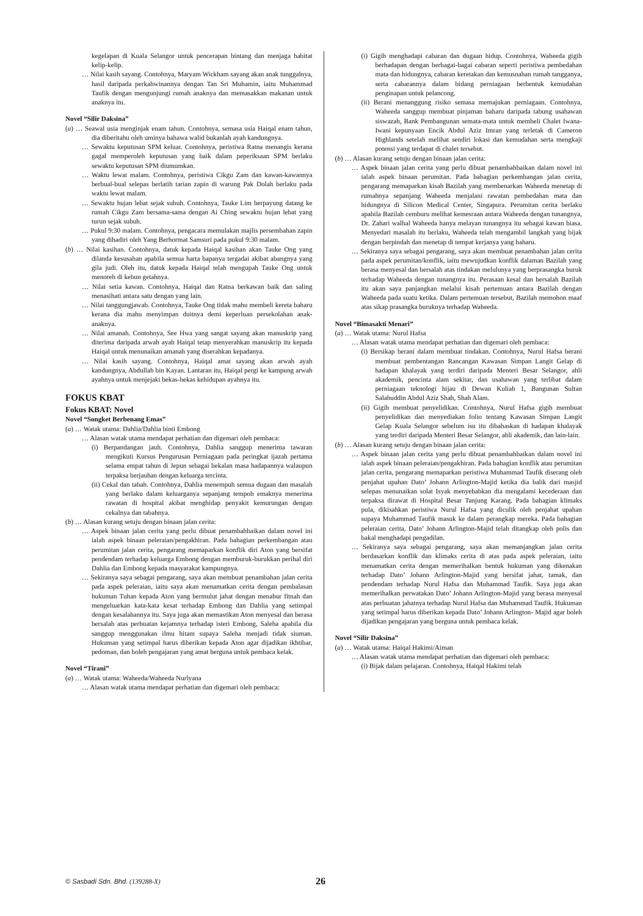kegelapan di Kuala Selangor untuk pencerapan bintang dan menjaga habitat kelip-kelip.
… Nilai kasih sayang. Contohnya, Maryam Wickham sayang akan anak tunggalnya, hasil daripada perkahwinannya dengan Tan Sri Muhamin, iaitu Muhammad Taufik dengan mengunjungi rumah anaknya dan memasakkan makanan untuk anaknya itu.
Novel “Silir Daksina”
(a) … Seawal usia menginjak enam tahun. Contohnya, semasa usia Haiqal enam tahun, dia diberitahu oleh uminya bahawa walid bukanlah ayah kandungnya.
… Sewaktu keputusan SPM keluar. Contohnya, peristiwa Ratna menangis kerana gagal memperoleh keputusan yang baik dalam peperiksaan SPM berlaku sewaktu keputusan SPM diumumkan.
… Waktu lewat malam. Contohnya, peristiwa Cikgu Zam dan kawan-kawannya berbual-bual selepas berlatih tarian zapin di warung Pak Dolah berlaku pada waktu lewat malam.
… Sewaktu hujan lebat sejak subuh. Contohnya, Tauke Lim berpayung datang ke rumah Cikgu Zam bersama-sama dengan Ai Ching sewaktu hujan lebat yang turun sejak subuh.
… Pukul 9:30 malam. Contohnya, pengacara memulakan majlis persembahan zapin yang dihadiri oleh Yang Berhormat Samsuri pada pukul 9:30 malam.
(b) … Nilai kasihan. Contohnya, datuk kepada Haiqal kasihan akan Tauke Ong yang dilanda kesusahan apabila semua harta bapanya tergadai akibat abangnya yang gila judi. Oleh itu, datuk kepada Haiqal telah mengupah Tauke Ong untuk menoreh di kebun getahnya.
… Nilai setia kawan. Contohnya, Haiqal dan Ratna berkawan baik dan saling menasihati antara satu dengan yang lain.
… Nilai tanggungjawab. Contohnya, Tauke Ong tidak mahu membeli kereta baharu kerana dia mahu menyimpan duitnya demi keperluan persekolahan anak-anaknya.
… Nilai amanah. Contohnya, See Hwa yang sangat sayang akan manuskrip yang diterima daripada arwah ayah Haiqal tetap menyerahkan manuskrip itu kepada Haiqal untuk menunaikan amanah yang diserahkan kepadanya.
… Nilai kasih sayang. Contohnya, Haiqal amat sayang akan arwah ayah kandungnya, Abdullah bin Kayan. Lantaran itu, Haiqal pergi ke kampung arwah ayahnya untuk menjejaki bekas-bekas kehidupan ayahnya itu.
FOKUS KBAT
Fokus KBAT: Novel
Novel “Songket Berbenang Emas”
(a) … Watak utama: Dahlia/Dahlia binti Embong
… Alasan watak utama mendapat perhatian dan digemari oleh pembaca:
(i) Berpandangan jauh. Contohnya, Dahlia sanggup menerima tawaran mengikuti Kursus Pengurusan Perniagaan pada peringkat ijazah pertama selama empat tahun di Jepun sebagai bekalan masa hadapannya walaupun terpaksa berjauhan dengan keluarga tercinta.
(ii) Cekal dan tabah. Contohnya, Dahlia menempuh semua dugaan dan masalah yang berlaku dalam keluarganya sepanjang tempoh emaknya menerima rawatan di hospital akibat menghidap penyakit kemurungan dengan cekalnya dan tabahnya.
(b) … Alasan kurang setuju dengan binaan jalan cerita:
… Aspek binaan jalan cerita yang perlu dibuat penambahbaikan dalam novel ini ialah aspek binaan peleraian/pengakhiran. Pada bahagian perkembangan atau perumitan jalan cerita, pengarang memaparkan konflik diri Aton yang bersifat pendendam terhadap keluarga Embong dengan memburuk-burukkan perihal diri Dahlia dan Embong kepada masyarakat kampungnya.
… Sekiranya saya sebagai pengarang, saya akan membuat penambahan jalan cerita pada aspek peleraian, iaitu saya akan menamatkan cerita dengan pembalasan hukuman Tuhan kepada Aton yang bermulut jahat dengan menabur fitnah dan mengeluarkan kata-kata kesat terhadap Embong dan Dahlia yang setimpal dengan kesalahannya itu. Saya juga akan memastikan Aton menyesal dan berasa bersalah atas perbuatan kejamnya terhadap isteri Embong, Saleha apabila dia sanggup menggunakan ilmu hitam supaya Saleha menjadi tidak siuman. Hukuman yang setimpal harus diberikan kepada Aton agar dijadikan ikhtibar, pedoman, dan boleh pengajaran yang amat berguna untuk pembaca kelak.
Novel “Tirani”
(a) … Watak utama: Waheeda/Waheeda Nurlyana
… Alasan watak utama mendapat perhatian dan digemari oleh pembaca:
(i) Gigih menghadapi cabaran dan dugaan hidup. Contohnya, Waheeda gigih berhadapan dengan berbagai-bagai cabaran seperti peristiwa pembedahan mata dan hidungnya, cabaran keretakan dan kemusnahan rumah tangganya, serta cabarannya dalam bidang perniagaan berbentuk kemudahan penginapan untuk pelancong.
(ii) Berani menanggung risiko semasa memajukan perniagaan. Contohnya, Waheeda sanggup membuat pinjaman baharu daripada tabung usahawan siswazah, Bank Pembangunan semata-mata untuk membeli Chalet Iwana-Iwani kepunyaan Encik Abdul Aziz Imran yang terletak di Cameron Highlands setelah melihat sendiri lokasi dan kemudahan serta mengkaji potensi yang terdapat di chalet tersebut.
(b) … Alasan kurang setuju dengan binaan jalan cerita:
… Aspek binaan jalan cerita yang perlu dibuat penambahbaikan dalam novel ini ialah aspek binaan perumitan. Pada bahagian perkembangan jalan cerita, pengarang memaparkan kisah Bazilah yang membenarkan Waheeda menetap di rumahnya sepanjang Waheeda menjalani rawatan pembedahan mata dan hidungnya di Silicon Medical Center, Singapura. Perumitan cerita berlaku apabila Bazilah cemburu melihat kemesraan antara Waheeda dengan tunangnya, Dr. Zahari walhal Waheeda hanya melayan tunangnya itu sebagai kawan biasa. Menyedari masalah itu berlaku, Waheeda telah mengambil langkah yang bijak dengan berpindah dan menetap di tempat kerjanya yang baharu.
… Sekiranya saya sebagai pengarang, saya akan membuat penambahan jalan cerita pada aspek perumitan/konflik, iaitu mewujudkan konflik dalaman Bazilah yang berasa menyesal dan bersalah atas tindakan melulunya yang berprasangka buruk terhadap Waheeda dengan tunangnya itu. Perasaan kesal dan bersalah Bazilah itu akan saya panjangkan melalui kisah pertemuan antara Bazilah dengan Waheeda pada suatu ketika. Dalam pertemuan tersebut, Bazilah memohon maaf atas sikap prasangka buruknya terhadap Waheeda.
Novel “Bimasakti Menari”
(a) … Watak utama: Nurul Hafsa
… Alasan watak utama mendapat perhatian dan digemari oleh pembaca:
(i) Bersikap berani dalam membuat tindakan. Contohnya, Nurul Hafsa berani membuat pembentangan Rancangan Kawasan Simpan Langit Gelap di hadapan khalayak yang terdiri daripada Menteri Besar Selangor, ahli akademik, pencinta alam sekitar, dan usahawan yang terlibat dalam perniagaan teknologi hijau di Dewan Kuliah 1, Bangunan Sultan Salahuddin Abdul Aziz Shah, Shah Alam.
(ii) Gigih membuat penyelidikan. Contohnya, Nurul Hafsa gigih membuat penyelidikan dan menyediakan folio tentang Kawasan Simpan Langit Gelap Kuala Selangor sebelum isu itu dibahaskan di hadapan khalayak yang terdiri daripada Menteri Besar Selangor, ahli akademik, dan lain-lain.
(b) … Alasan kurang setuju dengan binaan jalan cerita:
… Aspek binaan jalan cerita yang perlu dibuat penambahbaikan dalam novel ini ialah aspek binaan peleraian/pengakhiran. Pada bahagian konflik atau perumitan jalan cerita, pengarang memaparkan peristiwa Muhammad Taufik diserang oleh penjahat upahan Dato’ Johann Arlington-Majid ketika dia balik dari masjid selepas menunaikan solat Isyak menyebabkan dia mengalami kecederaan dan terpaksa dirawat di Hospital Besar Tanjung Karang. Pada bahagian klimaks pula, dikisahkan peristiwa Nurul Hafsa yang diculik oleh penjahat upahan supaya Muhammad Taufik masuk ke dalam perangkap mereka. Pada bahagian peleraian cerita, Dato’ Johann Arlington-Majid telah ditangkap oleh polis dan bakal menghadapi pengadilan.
… Sekiranya saya sebagai pengarang, saya akan memanjangkan jalan cerita berdasarkan konflik dan klimaks cerita di atas pada aspek peleraian, iaitu menamatkan cerita dengan memerihalkan bentuk hukuman yang dikenakan terhadap Dato’ Johann Arlington-Majid yang bersifat jahat, tamak, dan pendendam terhadap Nurul Hafsa dan Muhammad Taufik. Saya juga akan memerihalkan perwatakan Dato’ Johann Arlington-Majid yang berasa menyesal atas perbuatan jahatnya terhadap Nurul Hafsa dan Muhammad Taufik. Hukuman yang setimpal harus diberikan kepada Dato’ Johann Arlington- Majid agar boleh dijadikan pengajaran yang berguna untuk pembaca kelak.
Novel “Silir Daksina”
(a) … Watak utama: Haiqal Hakimi/Aiman
… Alasan watak utama mendapat perhatian dan digemari oleh pembaca:
(i) Bijak dalam pelajaran. Contohnya, Haiqal Hakimi telah
© Sasbadi Sdn. Bhd. (139288-X) 26